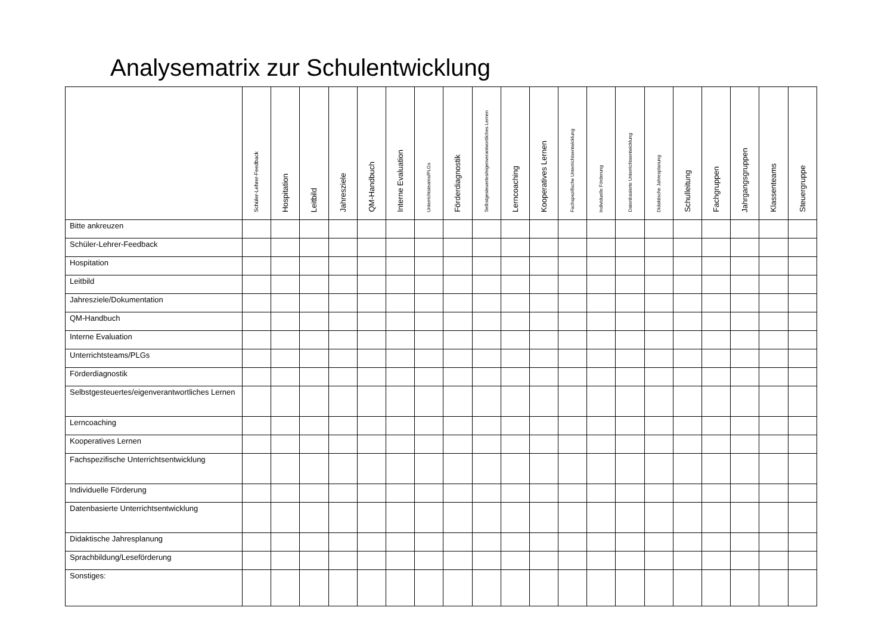Analysematrix zur Schulentwicklung
| | Schüler-Lehrer-Feedback | Hospitation | Leitbild | Jahresziele | QM-Handbuch | Interne Evaluation | Unterrichtsteams/PLGs | Förderdiagnostik | Selbstgesteuertes/eigenverantwortliches Lernen | Lerncoaching | Kooperatives Lernen | Fachspezifische Unterrichtsentwicklung | Individuelle Förderung | Datenbasierte Unterrichtsentwicklung | Didaktische Jahresplanung | Schulleitung | Fachgruppen | Jahrgangsgruppen | Klassenteams | Steuergruppe |
| --- | --- | --- | --- | --- | --- | --- | --- | --- | --- | --- | --- | --- | --- | --- | --- | --- | --- | --- | --- | --- |
| Bitte ankreuzen | | | | | | | | | | | | | | | | | | | | |
| Schüler-Lehrer-Feedback | | | | | | | | | | | | | | | | | | | | |
| Hospitation | | | | | | | | | | | | | | | | | | | | |
| Leitbild | | | | | | | | | | | | | | | | | | | | |
| Jahresziele/Dokumentation | | | | | | | | | | | | | | | | | | | | |
| QM-Handbuch | | | | | | | | | | | | | | | | | | | | |
| Interne Evaluation | | | | | | | | | | | | | | | | | | | | |
| Unterrichtsteams/PLGs | | | | | | | | | | | | | | | | | | | | |
| Förderdiagnostik | | | | | | | | | | | | | | | | | | | | |
| Selbstgesteuertes/eigenverantwortliches Lernen | | | | | | | | | | | | | | | | | | | | |
| Lerncoaching | | | | | | | | | | | | | | | | | | | | |
| Kooperatives Lernen | | | | | | | | | | | | | | | | | | | | |
| Fachspezifische Unterrichtsentwicklung | | | | | | | | | | | | | | | | | | | | |
| Individuelle Förderung | | | | | | | | | | | | | | | | | | | | |
| Datenbasierte Unterrichtsentwicklung | | | | | | | | | | | | | | | | | | | | |
| Didaktische Jahresplanung | | | | | | | | | | | | | | | | | | | | |
| Sprachbildung/Leseförderung | | | | | | | | | | | | | | | | | | | | |
| Sonstiges: | | | | | | | | | | | | | | | | | | | | |